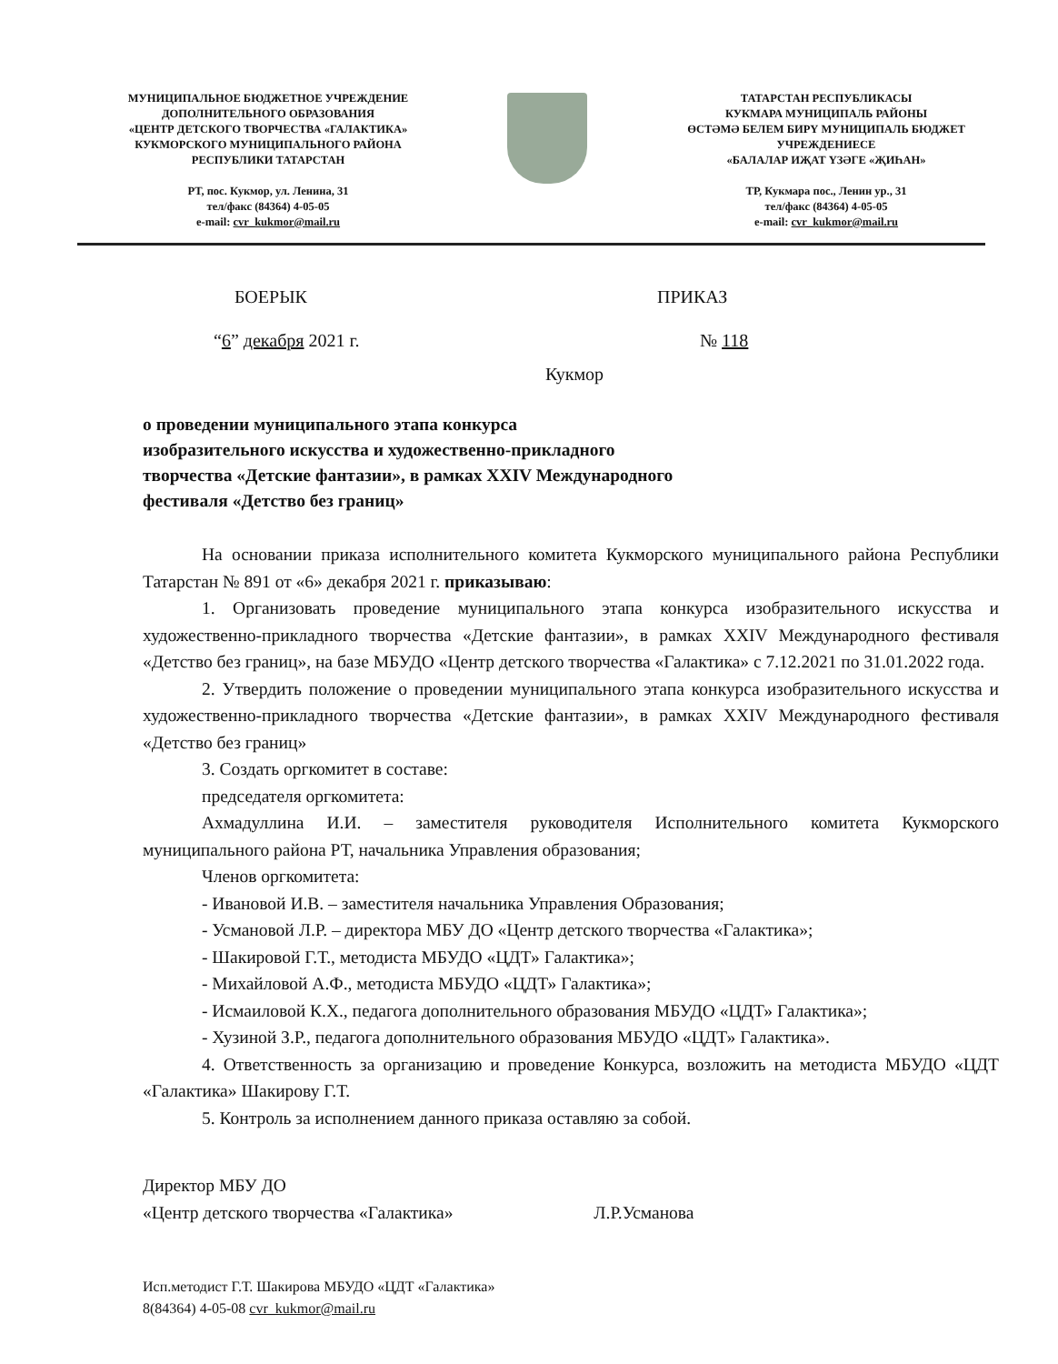МУНИЦИПАЛЬНОЕ БЮДЖЕТНОЕ УЧРЕЖДЕНИЕ
ДОПОЛНИТЕЛЬНОГО ОБРАЗОВАНИЯ
«ЦЕНТР ДЕТСКОГО ТВОРЧЕСТВА «ГАЛАКТИКА»
КУКМОРСКОГО МУНИЦИПАЛЬНОГО РАЙОНА
РЕСПУБЛИКИ ТАТАРСТАН
РТ, пос. Кукмор, ул. Ленина, 31
тел/факс (84364) 4-05-05
e-mail: cvr_kukmor@mail.ru
ТАТАРСТАН РЕСПУБЛИКАСЫ
КУКМАРА МУНИЦИПАЛЬ РАЙОНЫ
ӨСТӘМӘ БЕЛЕМ БИРҮ МУНИЦИПАЛЬ БЮДЖЕТ УЧРЕЖДЕНИЕСЕ
«БАЛАЛАР ИҖАТ ҮЗӘГЕ «ҖИҺАН»
ТР, Кукмара пос., Ленин ур., 31
тел/факс (84364) 4-05-05
e-mail: cvr_kukmor@mail.ru
БОЕРЫК ПРИКАЗ
“6” декабря 2021 г. № 118
Кукмор
о проведении муниципального этапа конкурса
изобразительного искусства и художественно-прикладного
творчества «Детские фантазии», в рамках XXIV Международного
фестиваля «Детство без границ»
На основании приказа исполнительного комитета Кукморского муниципального района Республики Татарстан № 891 от «6» декабря 2021 г. приказываю:
1. Организовать проведение муниципального этапа конкурса изобразительного искусства и художественно-прикладного творчества «Детские фантазии», в рамках XXIV Международного фестиваля «Детство без границ», на базе МБУДО «Центр детского творчества «Галактика» с 7.12.2021 по 31.01.2022 года.
2. Утвердить положение о проведении муниципального этапа конкурса изобразительного искусства и художественно-прикладного творчества «Детские фантазии», в рамках XXIV Международного фестиваля «Детство без границ»
3. Создать оргкомитет в составе:
председателя оргкомитета:
Ахмадуллина И.И. – заместителя руководителя Исполнительного комитета Кукморского муниципального района РТ, начальника Управления образования;
Членов оргкомитета:
- Ивановой И.В. – заместителя начальника Управления Образования;
- Усмановой Л.Р. – директора МБУ ДО «Центр детского творчества «Галактика»;
- Шакировой Г.Т., методиста МБУДО «ЦДТ» Галактика»;
- Михайловой А.Ф., методиста МБУДО «ЦДТ» Галактика»;
- Исмаиловой К.Х., педагога дополнительного образования МБУДО «ЦДТ» Галактика»;
- Хузиной З.Р., педагога дополнительного образования МБУДО «ЦДТ» Галактика».
4. Ответственность за организацию и проведение Конкурса, возложить на методиста МБУДО «ЦДТ «Галактика» Шакирову Г.Т.
5. Контроль за исполнением данного приказа оставляю за собой.
Директор МБУ ДО
«Центр детского творчества «Галактика» Л.Р.Усманова
Исп.методист Г.Т. Шакирова МБУДО «ЦДТ «Галактика»
8(84364) 4-05-08 cvr_kukmor@mail.ru